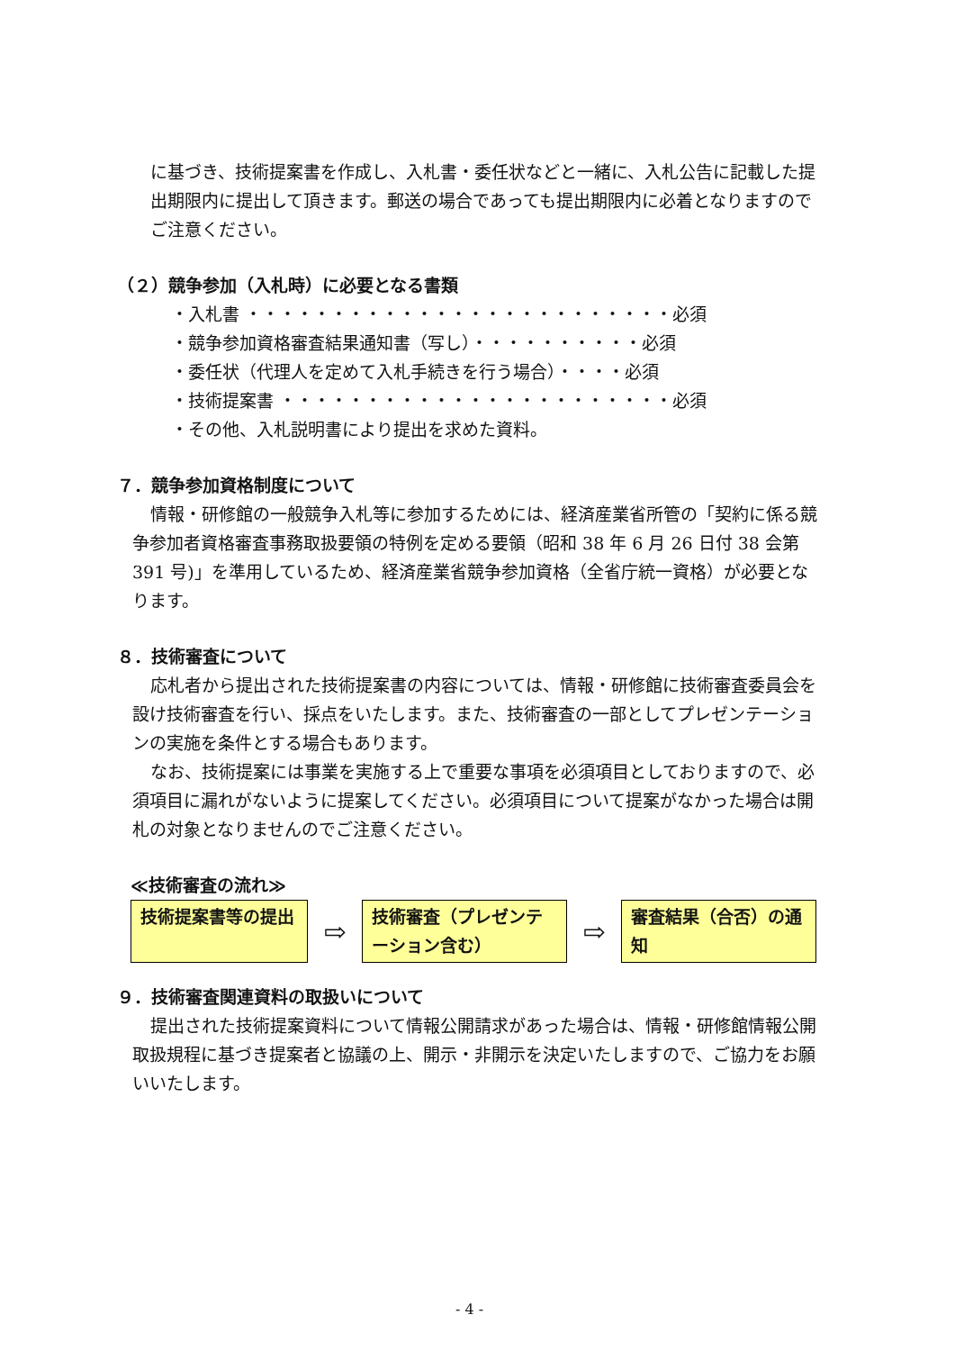に基づき、技術提案書を作成し、入札書・委任状などと一緒に、入札公告に記載した提出期限内に提出して頂きます。郵送の場合であっても提出期限内に必着となりますのでご注意ください。
（２）競争参加（入札時）に必要となる書類
・入札書 ・・・・・・・・・・・・・・・・・・・・・・・・・必須
・競争参加資格審査結果通知書（写し）・・・・・・・・・・必須
・委任状（代理人を定めて入札手続きを行う場合）・・・・必須
・技術提案書 ・・・・・・・・・・・・・・・・・・・・・・・必須
・その他、入札説明書により提出を求めた資料。
７．競争参加資格制度について
情報・研修館の一般競争入札等に参加するためには、経済産業省所管の「契約に係る競争参加者資格審査事務取扱要領の特例を定める要領（昭和 38 年 6 月 26 日付 38 会第 391 号)」を準用しているため、経済産業省競争参加資格（全省庁統一資格）が必要となります。
８．技術審査について
応札者から提出された技術提案書の内容については、情報・研修館に技術審査委員会を設け技術審査を行い、採点をいたします。また、技術審査の一部としてプレゼンテーションの実施を条件とする場合もあります。
なお、技術提案には事業を実施する上で重要な事項を必須項目としておりますので、必須項目に漏れがないように提案してください。必須項目について提案がなかった場合は開札の対象となりませんのでご注意ください。
≪技術審査の流れ≫
技術提案書等の提出
⇨
技術審査（プレゼンテーション含む）
⇨
審査結果（合否）の通知
９．技術審査関連資料の取扱いについて
提出された技術提案資料について情報公開請求があった場合は、情報・研修館情報公開取扱規程に基づき提案者と協議の上、開示・非開示を決定いたしますので、ご協力をお願いいたします。
- 4 -